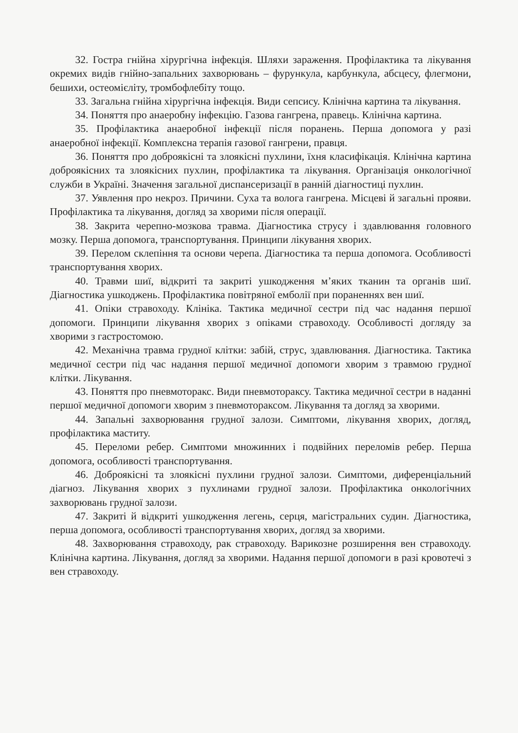32. Гостра гнійна хірургічна інфекція. Шляхи зараження. Профілактика та лікування окремих видів гнійно-запальних захворювань – фурункула, карбункула, абсцесу, флегмони, бешихи, остеомієліту, тромбофлебіту тощо.
33. Загальна гнійна хірургічна інфекція. Види сепсису. Клінічна картина та лікування.
34. Поняття про анаеробну інфекцію. Газова гангрена, правець. Клінічна картина.
35. Профілактика анаеробної інфекції після поранень. Перша допомога у разі анаеробної інфекції. Комплексна терапія газової гангрени, правця.
36. Поняття про доброякісні та злоякісні пухлини, їхня класифікація. Клінічна картина доброякісних та злоякісних пухлин, профілактика та лікування. Організація онкологічної служби в Україні. Значення загальної диспансеризації в ранній діагностиці пухлин.
37. Уявлення про некроз. Причини. Суха та волога гангрена. Місцеві й загальні прояви. Профілактика та лікування, догляд за хворими після операції.
38. Закрита черепно-мозкова травма. Діагностика струсу і здавлювання головного мозку. Перша допомога, транспортування. Принципи лікування хворих.
39. Перелом склепіння та основи черепа. Діагностика та перша допомога. Особливості транспортування хворих.
40. Травми шиї, відкриті та закриті ушкодження м’яких тканин та органів шиї. Діагностика ушкоджень. Профілактика повітряної емболії при пораненнях вен шиї.
41. Опіки стравоходу. Клініка. Тактика медичної сестри під час надання першої допомоги. Принципи лікування хворих з опіками стравоходу. Особливості догляду за хворими з гастростомою.
42. Механічна травма грудної клітки: забій, струс, здавлювання. Діагностика. Тактика медичної сестри під час надання першої медичної допомоги хворим з травмою грудної клітки. Лікування.
43. Поняття про пневмоторакс. Види пневмотораксу. Тактика медичної сестри в наданні першої медичної допомоги хворим з пневмотораксом. Лікування та догляд за хворими.
44. Запальні захворювання грудної залози. Симптоми, лікування хворих, догляд, профілактика маститу.
45. Переломи ребер. Симптоми множинних і подвійних переломів ребер. Перша допомога, особливості транспортування.
46. Доброякісні та злоякісні пухлини грудної залози. Симптоми, диференціальний діагноз. Лікування хворих з пухлинами грудної залози. Профілактика онкологічних захворювань грудної залози.
47. Закриті й відкриті ушкодження легень, серця, магістральних судин. Діагностика, перша допомога, особливості транспортування хворих, догляд за хворими.
48. Захворювання стравоходу, рак стравоходу. Варикозне розширення вен стравоходу. Клінічна картина. Лікування, догляд за хворими. Надання першої допомоги в разі кровотечі з вен стравоходу.